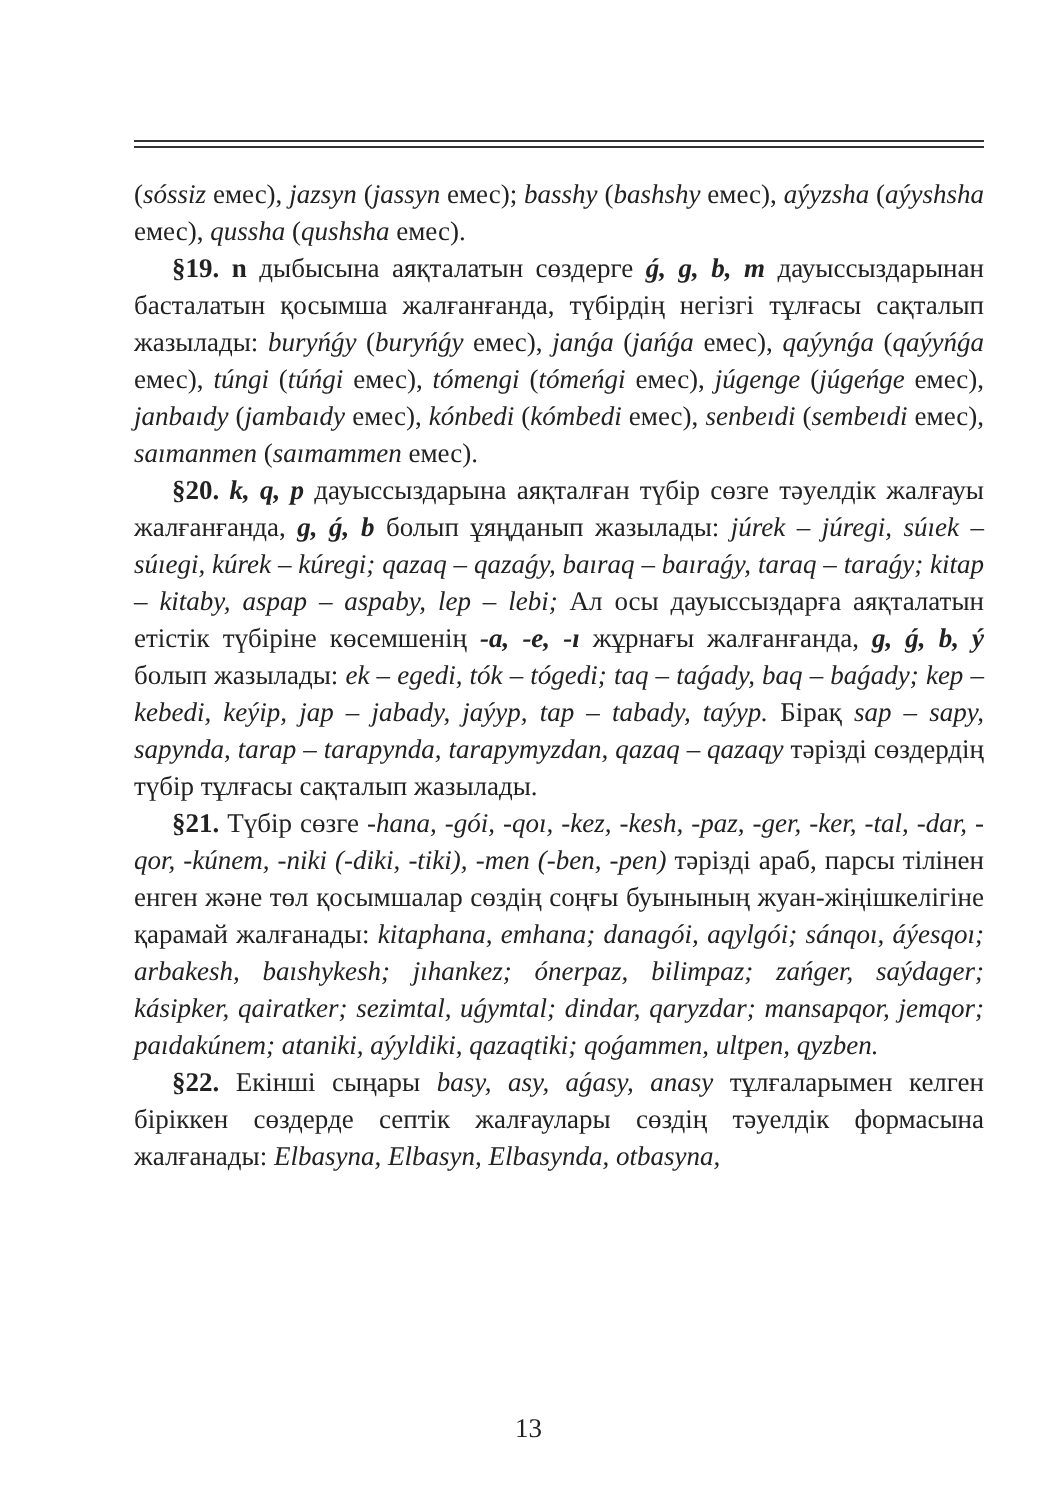(sóssiz емес), jazsyn (jassyn емес); basshy (bashshy емес), aýyzsha (aýyshsha емес), qussha (qushsha емес).
§19. n дыбысына аяқталатын сөздерге ǵ, g, b, m дауыссыз­дарынан басталатын қосымша жалғанғанда, түбірдің негізгі тұлғасы сақталып жазылады: buryńǵy (buryńǵy емес), janǵa (jańǵa емес), qaýynǵa (qaýyńǵa емес), túngi (túńgi емес), tómengi (tómeńgi емес), júgenge (júgeńge емес), janbaıdy (jambaıdy емес), kónbedi (kómbedi емес), senbeıdi (sembeıdi емес), saımanmen (saımammen емес).
§20. k, q, p дауыссыздарына аяқталған түбір сөзге тәуелдік жалғауы жалғанғанда, g, ǵ, b болып ұяңданып жазылады: júrek – júregi, súıek – súıegi, kúrek – kúregi; qazaq – qazaǵy, baıraq – baıraǵy, taraq – taraǵy; kitap – kitaby, aspap – aspaby, lep – lebi; Ал осы дауыссыздарға аяқталатын етістік түбіріне көсемшенің -a, -e, -ı жұрнағы жалғанғанда, g, ǵ, b, ý болып жазылады: ek – egedi, tók – tógedi; taq – taǵady, baq – baǵady; kep – kebedi, keýip, jap – jabady, jaýyp, tap – tabady, taýyp. Бірақ sap – sapy, sapynda, tarap – tarapynda, tarapymyzdan, qazaq – qazaqy тәрізді сөздердің түбір тұлғасы сақталып жазылады.
§21. Түбір сөзге -hana, -gói, -qoı, -kez, -kesh, -paz, -ger, -ker, -tal, -dar, -qor, -kúnem, -niki (-diki, -tiki), -men (-ben, -pen) тәрізді араб, парсы тілінен енген және төл қосымшалар сөздің соңғы буынының жуан-жіңішкелігіне қарамай жалғанады: kitaphana, emhana; danagói, aqylgói; sánqoı, áýesqoı; arbakesh, baıshykesh; jıhankez; ónerpaz, bilimpaz; zańger, saýdager; kásipker, qairatker; sezimtal, uǵymtal; dindar, qaryzdar; mansapqor, jemqor; paıdakúnem; ataniki, aýyldiki, qazaqtiki; qoǵammen, ultpen, qyzben.
§22. Екінші сыңары basy, asy, aǵasy, anasy тұлғаларымен келген біріккен сөздерде септік жалғаулары сөздің тәуелдік формасына жалғанады: Elbasyna, Elbasyn, Elbasynda, otbasyna,
13